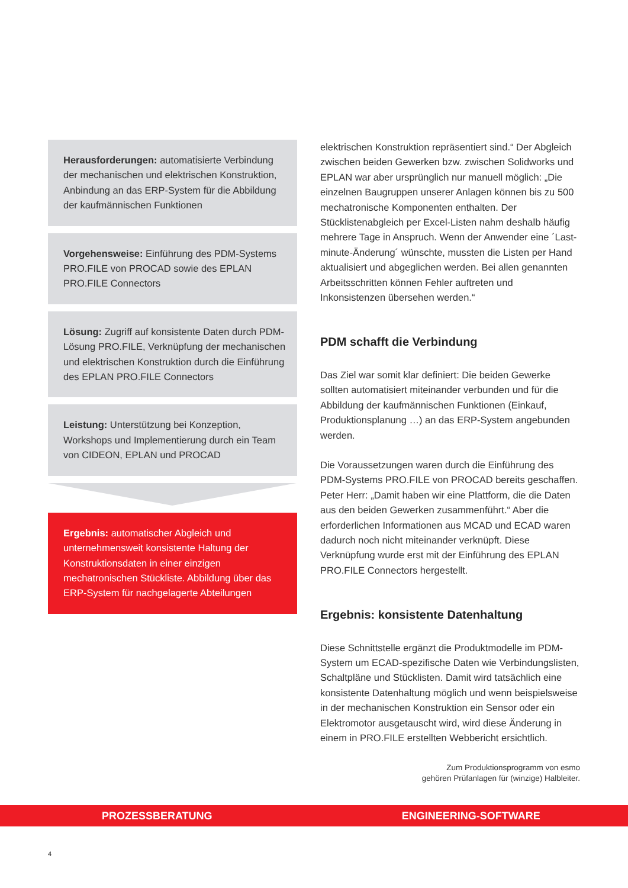Herausforderungen: automatisierte Verbindung der mechanischen und elektrischen Konstruktion, Anbindung an das ERP-System für die Abbildung der kaufmännischen Funktionen
Vorgehensweise: Einführung des PDM-Systems PRO.FILE von PROCAD sowie des EPLAN PRO.FILE Connectors
Lösung: Zugriff auf konsistente Daten durch PDM-Lösung PRO.FILE, Verknüpfung der mechanischen und elektrischen Konstruktion durch die Einführung des EPLAN PRO.FILE Connectors
Leistung: Unterstützung bei Konzeption, Workshops und Implementierung durch ein Team von CIDEON, EPLAN und PROCAD
Ergebnis: automatischer Abgleich und unternehmensweit konsistente Haltung der Konstruktionsdaten in einer einzigen mechatronischen Stückliste. Abbildung über das ERP-System für nachgelagerte Abteilungen
elektrischen Konstruktion repräsentiert sind.“ Der Abgleich zwischen beiden Gewerken bzw. zwischen Solidworks und EPLAN war aber ursprünglich nur manuell möglich: „Die einzelnen Baugruppen unserer Anlagen können bis zu 500 mechatronische Komponenten enthalten. Der Stücklistenabgleich per Excel-Listen nahm deshalb häufig mehrere Tage in Anspruch. Wenn der Anwender eine ´Last-minute-Änderung´ wünschte, mussten die Listen per Hand aktualisiert und abgeglichen werden. Bei allen genannten Arbeitsschritten können Fehler auftreten und Inkonsistenzen übersehen werden.“
PDM schafft die Verbindung
Das Ziel war somit klar definiert: Die beiden Gewerke sollten automatisiert miteinander verbunden und für die Abbildung der kaufmännischen Funktionen (Einkauf, Produktionsplanung …) an das ERP-System angebunden werden.
Die Voraussetzungen waren durch die Einführung des PDM-Systems PRO.FILE von PROCAD bereits geschaffen. Peter Herr: „Damit haben wir eine Plattform, die die Daten aus den beiden Gewerken zusammenführt.“ Aber die erforderlichen Informationen aus MCAD und ECAD waren dadurch noch nicht miteinander verknüpft. Diese Verknüpfung wurde erst mit der Einführung des EPLAN PRO.FILE Connectors hergestellt.
Ergebnis: konsistente Datenhaltung
Diese Schnittstelle ergänzt die Produktmodelle im PDM-System um ECAD-spezifische Daten wie Verbindungslisten, Schaltpläne und Stücklisten. Damit wird tatsächlich eine konsistente Datenhaltung möglich und wenn beispielsweise in der mechanischen Konstruktion ein Sensor oder ein Elektromotor ausgetauscht wird, wird diese Änderung in einem in PRO.FILE erstellten Webbericht ersichtlich.
Zum Produktionsprogramm von esmo
gehören Prüfanlagen für (winzige) Halbleiter.
PROZESSBERATUNG ENGINEERING-SOFTWARE
4